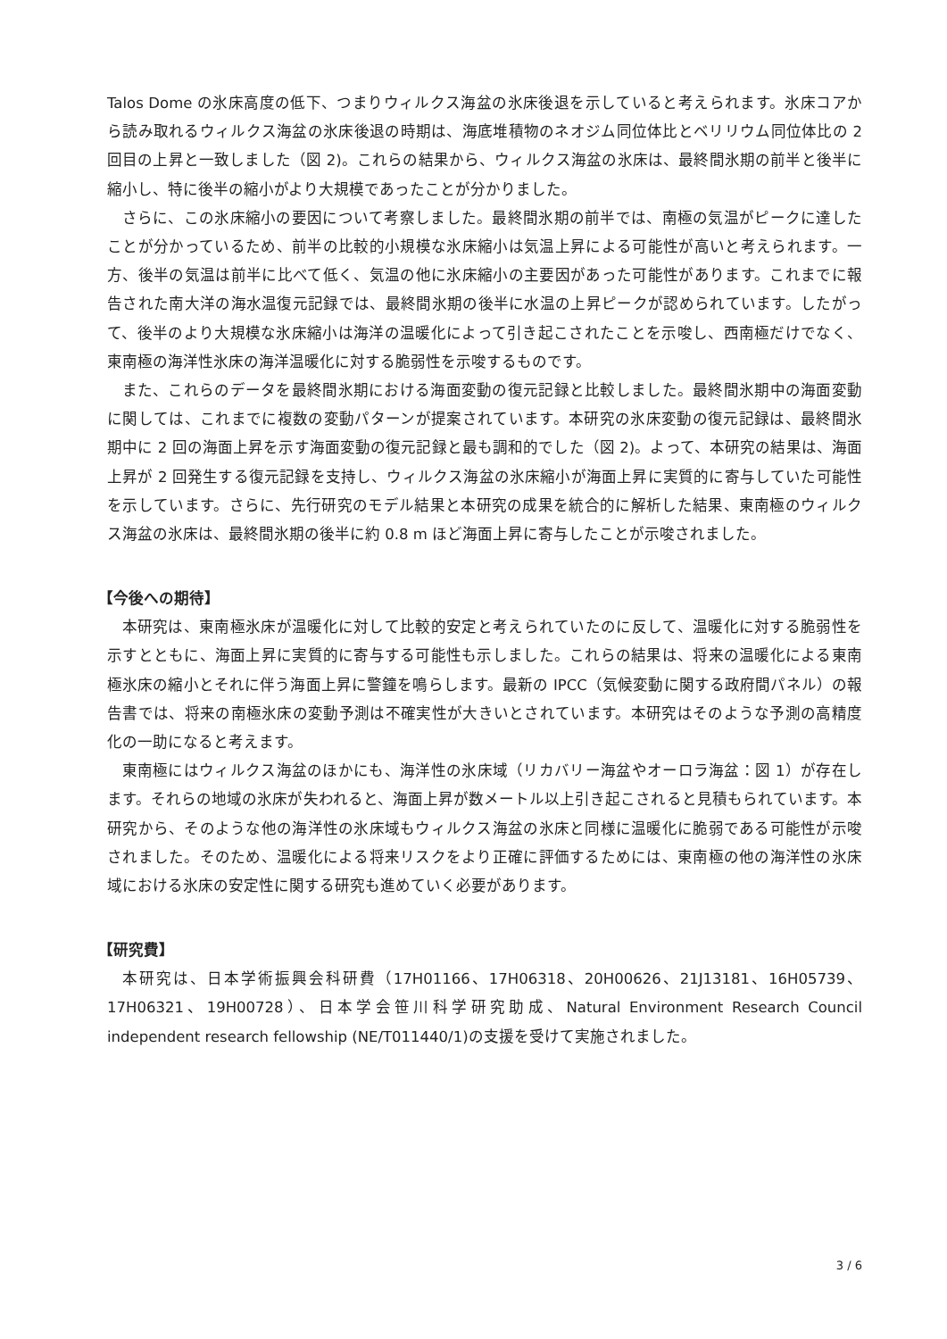Talos Dome の氷床高度の低下、つまりウィルクス海盆の氷床後退を示していると考えられます。氷床コアから読み取れるウィルクス海盆の氷床後退の時期は、海底堆積物のネオジム同位体比とベリリウム同位体比の 2 回目の上昇と一致しました（図 2)。これらの結果から、ウィルクス海盆の氷床は、最終間氷期の前半と後半に縮小し、特に後半の縮小がより大規模であったことが分かりました。
さらに、この氷床縮小の要因について考察しました。最終間氷期の前半では、南極の気温がピークに達したことが分かっているため、前半の比較的小規模な氷床縮小は気温上昇による可能性が高いと考えられます。一方、後半の気温は前半に比べて低く、気温の他に氷床縮小の主要因があった可能性があります。これまでに報告された南大洋の海水温復元記録では、最終間氷期の後半に水温の上昇ピークが認められています。したがって、後半のより大規模な氷床縮小は海洋の温暖化によって引き起こされたことを示唆し、西南極だけでなく、東南極の海洋性氷床の海洋温暖化に対する脆弱性を示唆するものです。
また、これらのデータを最終間氷期における海面変動の復元記録と比較しました。最終間氷期中の海面変動に関しては、これまでに複数の変動パターンが提案されています。本研究の氷床変動の復元記録は、最終間氷期中に 2 回の海面上昇を示す海面変動の復元記録と最も調和的でした（図 2)。よって、本研究の結果は、海面上昇が 2 回発生する復元記録を支持し、ウィルクス海盆の氷床縮小が海面上昇に実質的に寄与していた可能性を示しています。さらに、先行研究のモデル結果と本研究の成果を統合的に解析した結果、東南極のウィルクス海盆の氷床は、最終間氷期の後半に約 0.8 m ほど海面上昇に寄与したことが示唆されました。
【今後への期待】
本研究は、東南極氷床が温暖化に対して比較的安定と考えられていたのに反して、温暖化に対する脆弱性を示すとともに、海面上昇に実質的に寄与する可能性も示しました。これらの結果は、将来の温暖化による東南極氷床の縮小とそれに伴う海面上昇に警鐘を鳴らします。最新の IPCC（気候変動に関する政府間パネル）の報告書では、将来の南極氷床の変動予測は不確実性が大きいとされています。本研究はそのような予測の高精度化の一助になると考えます。
東南極にはウィルクス海盆のほかにも、海洋性の氷床域（リカバリー海盆やオーロラ海盆：図 1）が存在します。それらの地域の氷床が失われると、海面上昇が数メートル以上引き起こされると見積もられています。本研究から、そのような他の海洋性の氷床域もウィルクス海盆の氷床と同様に温暖化に脆弱である可能性が示唆されました。そのため、温暖化による将来リスクをより正確に評価するためには、東南極の他の海洋性の氷床域における氷床の安定性に関する研究も進めていく必要があります。
【研究費】
本研究は、日本学術振興会科研費（17H01166、17H06318、20H00626、21J13181、16H05739、17H06321、19H00728）、日本学会笹川科学研究助成、Natural Environment Research Council independent research fellowship (NE/T011440/1)の支援を受けて実施されました。
3 / 6